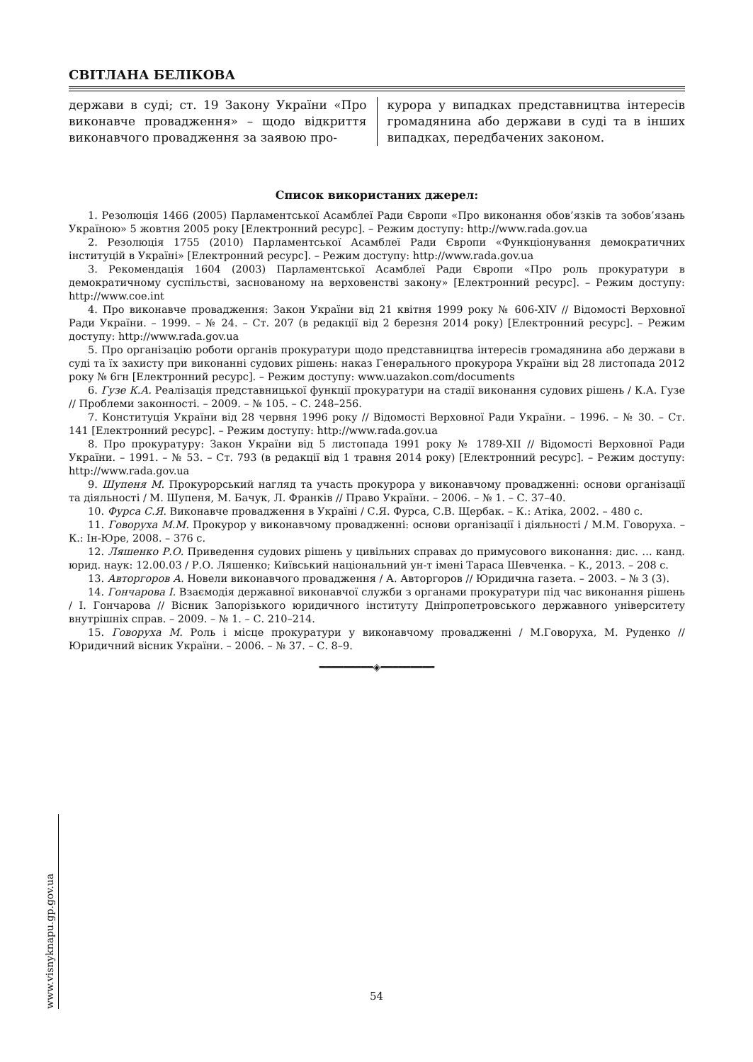СВІТЛАНА БЕЛІКОВА
держави в суді; ст. 19 Закону України «Про виконавче провадження» – щодо відкриття виконавчого провадження за заявою про-
курора у випадках представництва інтересів громадянина або держави в суді та в інших випадках, передбачених законом.
Список використаних джерел:
1. Резолюція 1466 (2005) Парламентської Асамблеї Ради Європи «Про виконання обов’язків та зобов’язань Україною» 5 жовтня 2005 року [Електронний ресурс]. – Режим доступу: http://www.rada.gov.ua
2. Резолюція 1755 (2010) Парламентської Асамблеї Ради Європи «Функціонування демократичних інституцій в Україні» [Електронний ресурс]. – Режим доступу: http://www.rada.gov.ua
3. Рекомендація 1604 (2003) Парламентської Асамблеї Ради Європи «Про роль прокуратури в демократичному суспільстві, заснованому на верховенстві закону» [Електронний ресурс]. – Режим доступу: http://www.coe.int
4. Про виконавче провадження: Закон України від 21 квітня 1999 року № 606-XIV // Відомості Верховної Ради України. – 1999. – № 24. – Ст. 207 (в редакції від 2 березня 2014 року) [Електронний ресурс]. – Режим доступу: http://www.rada.gov.ua
5. Про організацію роботи органів прокуратури щодо представництва інтересів громадянина або держави в суді та їх захисту при виконанні судових рішень: наказ Генерального прокурора України від 28 листопада 2012 року № 6гн [Електронний ресурс]. – Режим доступу: www.uazakon.com/documents
6. Гузе К.А. Реалізація представницької функції прокуратури на стадії виконання судових рішень / К.А. Гузе // Проблеми законності. – 2009. – № 105. – С. 248–256.
7. Конституція України від 28 червня 1996 року // Відомості Верховної Ради України. – 1996. – № 30. – Ст. 141 [Електронний ресурс]. – Режим доступу: http://www.rada.gov.ua
8. Про прокуратуру: Закон України від 5 листопада 1991 року № 1789-XII // Відомості Верховної Ради України. – 1991. – № 53. – Ст. 793 (в редакції від 1 травня 2014 року) [Електронний ресурс]. – Режим доступу: http://www.rada.gov.ua
9. Шупеня М. Прокурорський нагляд та участь прокурора у виконавчому провадженні: основи організації та діяльності / М. Шупеня, М. Бачук, Л. Франків // Право України. – 2006. – № 1. – С. 37–40.
10. Фурса С.Я. Виконавче провадження в Україні / С.Я. Фурса, С.В. Щербак. – К.: Атіка, 2002. – 480 с.
11. Говоруха М.М. Прокурор у виконавчому провадженні: основи організації і діяльності / М.М. Говоруха. – К.: Ін-Юре, 2008. – 376 с.
12. Ляшенко Р.О. Приведення судових рішень у цивільних справах до примусового виконання: дис. … канд. юрид. наук: 12.00.03 / Р.О. Ляшенко; Київський національний ун-т імені Тараса Шевченка. – К., 2013. – 208 с.
13. Авторгоров А. Новели виконавчого провадження / А. Авторгоров // Юридична газета. – 2003. – № 3 (3).
14. Гончарова І. Взаємодія державної виконавчої служби з органами прокуратури під час виконання рішень / І. Гончарова // Вісник Запорізького юридичного інституту Дніпропетровського державного університету внутрішніх справ. – 2009. – № 1. – С. 210–214.
15. Говоруха М. Роль і місце прокуратури у виконавчому провадженні / М.Говоруха, М. Руденко // Юридичний вісник України. – 2006. – № 37. – С. 8–9.
━━━━━━━━━◈━━━━━━━━━
www.visnyknapu.gp.gov.ua
54